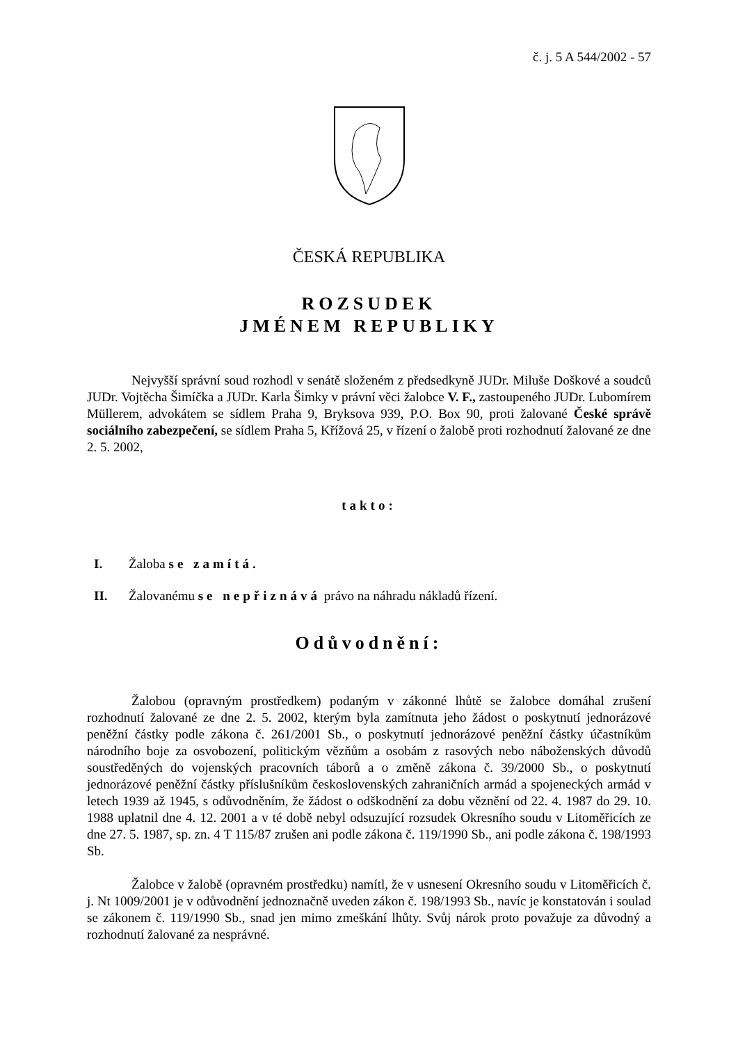č. j. 5 A 544/2002 - 57
ČESKÁ REPUBLIKA
ROZSUDEK
JMÉNEM REPUBLIKY
Nejvyšší správní soud rozhodl v senátě složeném z předsedkyně JUDr. Miluše Doškové a soudců JUDr. Vojtěcha Šimíčka a JUDr. Karla Šimky v právní věci žalobce V. F., zastoupeného JUDr. Lubomírem Müllerem, advokátem se sídlem Praha 9, Bryksova 939, P.O. Box 90, proti žalované České správě sociálního zabezpečení, se sídlem Praha 5, Křížová 25, v řízení o žalobě proti rozhodnutí žalované ze dne 2. 5. 2002,
takto:
I. Žaloba se zamítá.
II. Žalovanému se nepřiznává právo na náhradu nákladů řízení.
Odůvodnění:
Žalobou (opravným prostředkem) podaným v zákonné lhůtě se žalobce domáhal zrušení rozhodnutí žalované ze dne 2. 5. 2002, kterým byla zamítnuta jeho žádost o poskytnutí jednorázové peněžní částky podle zákona č. 261/2001 Sb., o poskytnutí jednorázové peněžní částky účastníkům národního boje za osvobození, politickým vězňům a osobám z rasových nebo náboženských důvodů soustředěných do vojenských pracovních táborů a o změně zákona č. 39/2000 Sb., o poskytnutí jednorázové peněžní částky příslušníkům československých zahraničních armád a spojeneckých armád v letech 1939 až 1945, s odůvodněním, že žádost o odškodnění za dobu věznění od 22. 4. 1987 do 29. 10. 1988 uplatnil dne 4. 12. 2001 a v té době nebyl odsuzující rozsudek Okresního soudu v Litoměřicích ze dne 27. 5. 1987, sp. zn. 4 T 115/87 zrušen ani podle zákona č. 119/1990 Sb., ani podle zákona č. 198/1993 Sb.
Žalobce v žalobě (opravném prostředku) namítl, že v usnesení Okresního soudu v Litoměřicích č. j. Nt 1009/2001 je v odůvodnění jednoznačně uveden zákon č. 198/1993 Sb., navíc je konstatován i soulad se zákonem č. 119/1990 Sb., snad jen mimo zmeškání lhůty. Svůj nárok proto považuje za důvodný a rozhodnutí žalované za nesprávné.